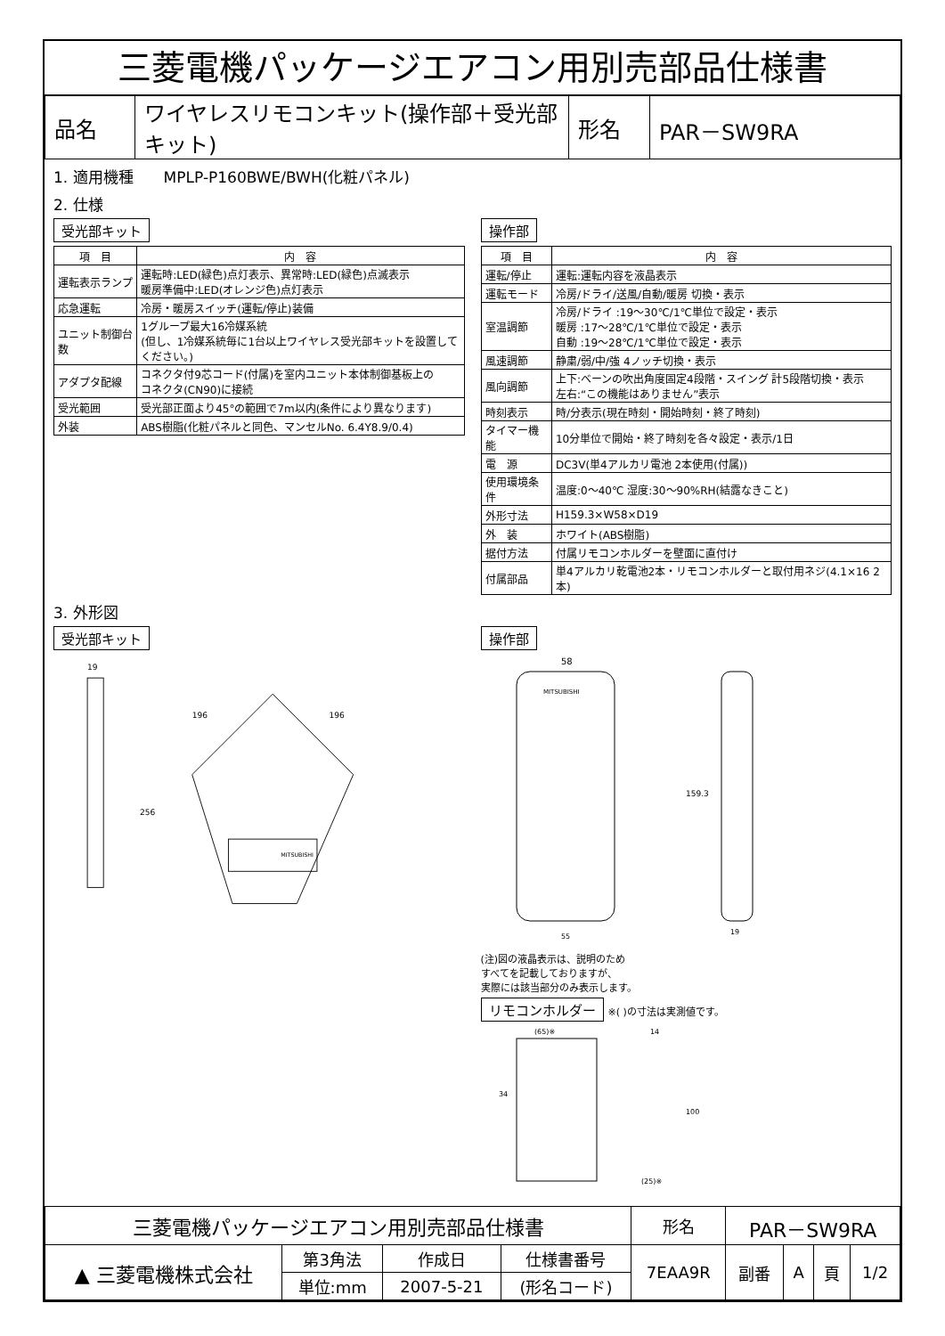三菱電機パッケージエアコン用別売部品仕様書
| 品名 | ワイヤレスリモコンキット(操作部＋受光部キット) | 形名 | PAR－SW9RA |
1. 適用機種　　MPLP-P160BWE/BWH(化粧パネル)
2. 仕様
受光部キット
| 項 目 | 内 容 |
| --- | --- |
| 運転表示ランプ | 運転時:LED(緑色)点灯表示、異常時:LED(緑色)点滅表示 暖房準備中:LED(オレンジ色)点灯表示 |
| 応急運転 | 冷房・暖房スイッチ(運転/停止)装備 |
| ユニット制御台数 | 1グループ最大16冷媒系統 (但し、1冷媒系統毎に1台以上ワイヤレス受光部キットを設置してください。) |
| アダプタ配線 | コネクタ付9芯コード(付属)を室内ユニット本体制御基板上の コネクタ(CN90)に接続 |
| 受光範囲 | 受光部正面より45°の範囲で7m以内(条件により異なります) |
| 外装 | ABS樹脂(化粧パネルと同色、マンセルNo. 6.4Y8.9/0.4) |
操作部
| 項 目 | 内 容 |
| --- | --- |
| 運転/停止 | 運転:運転内容を液晶表示 |
| 運転モード | 冷房/ドライ/送風/自動/暖房 切換・表示 |
| 室温調節 | 冷房/ドライ :19～30℃/1℃単位で設定・表示 暖房 :17～28℃/1℃単位で設定・表示 自動 :19～28℃/1℃単位で設定・表示 |
| 風速調節 | 静粛/弱/中/強 4ノッチ切換・表示 |
| 風向調節 | 上下:ベーンの吹出角度固定4段階・スイング 計5段階切換・表示 左右:“この機能はありません”表示 |
| 時刻表示 | 時/分表示(現在時刻・開始時刻・終了時刻) |
| タイマー機能 | 10分単位で開始・終了時刻を各々設定・表示/1日 |
| 電 源 | DC3V(単4アルカリ電池 2本使用(付属)) |
| 使用環境条件 | 温度:0～40℃ 湿度:30～90%RH(結露なきこと) |
| 外形寸法 | H159.3×W58×D19 |
| 外 装 | ホワイト(ABS樹脂) |
| 据付方法 | 付属リモコンホルダーを壁面に直付け |
| 付属部品 | 単4アルカリ乾電池2本・リモコンホルダーと取付用ネジ(4.1×16 2本) |
3. 外形図
受光部キット
19
196
196
256
MITSUBISHI
操作部
58
MITSUBISHI
159.3
19
55
(注)図の液晶表示は、説明のため
すべてを記載しておりますが、
実際には該当部分のみ表示します。
リモコンホルダー ※( )の寸法は実測値です。
(65)※
34
14
100
(25)※
| 三菱電機パッケージエアコン用別売部品仕様書 | | | | 形名 | PAR－SW9RA | | | |
| ▲ 三菱電機株式会社 | 第3角法 | 作成日 | 仕様書番号 | 7EAA9R | 副番 | A | 頁 | 1/2 |
| | 単位:mm | 2007-5-21 | (形名コード) | | | | | |